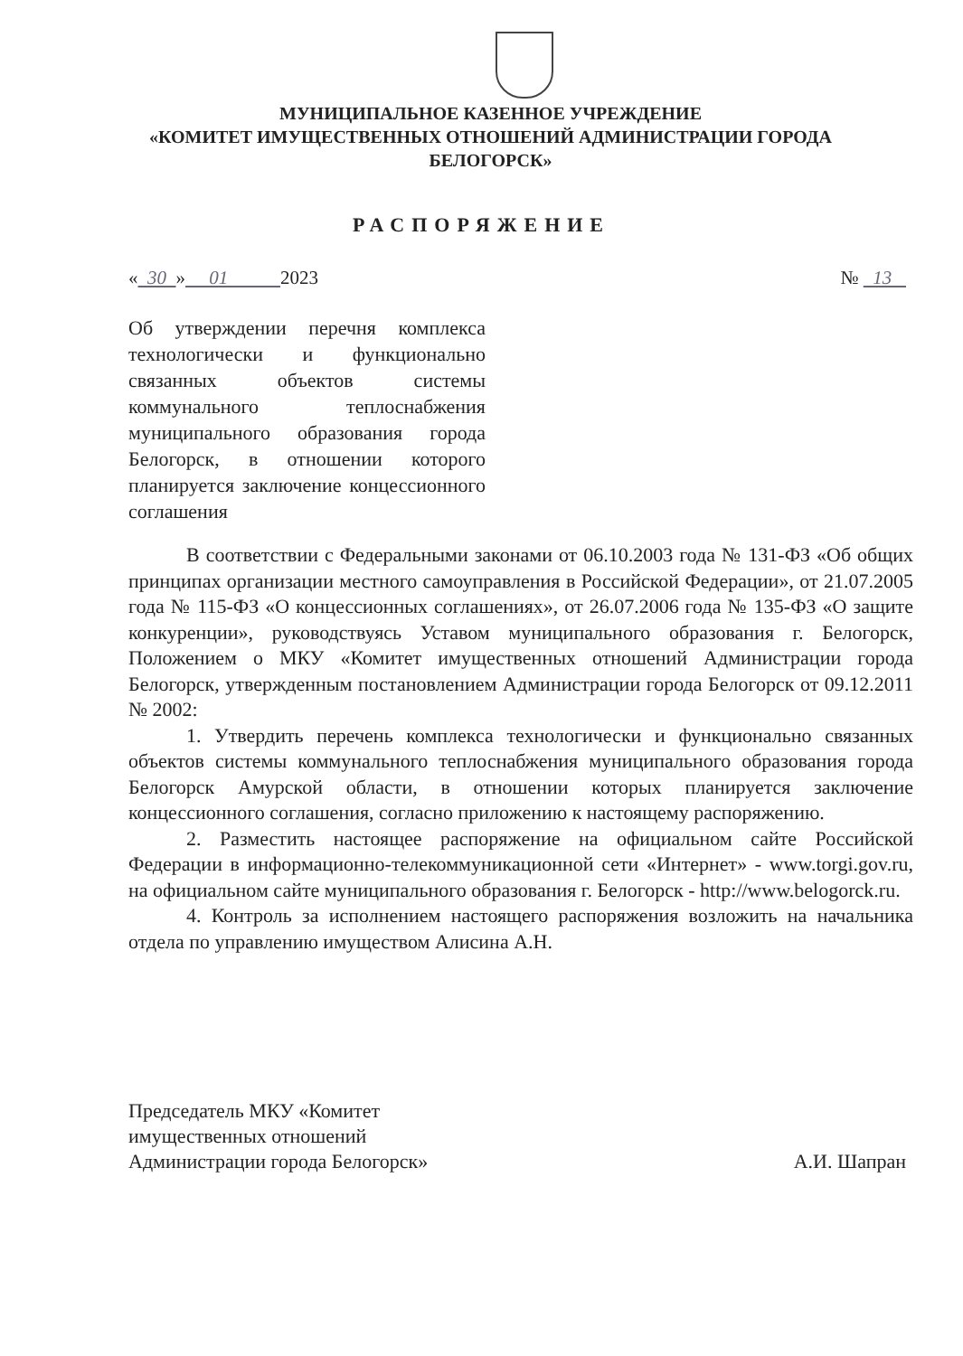МУНИЦИПАЛЬНОЕ КАЗЕННОЕ УЧРЕЖДЕНИЕ
«КОМИТЕТ ИМУЩЕСТВЕННЫХ ОТНОШЕНИЙ АДМИНИСТРАЦИИ ГОРОДА
БЕЛОГОРСК»
РАСПОРЯЖЕНИЕ
« 30 » 01 2023 № 13
Об утверждении перечня комплекса технологически и функционально связанных объектов системы коммунального теплоснабжения муниципального образования города Белогорск, в отношении которого планируется заключение концессионного соглашения
В соответствии с Федеральными законами от 06.10.2003 года № 131-ФЗ «Об общих принципах организации местного самоуправления в Российской Федерации», от 21.07.2005 года № 115-ФЗ «О концессионных соглашениях», от 26.07.2006 года № 135-ФЗ «О защите конкуренции», руководствуясь Уставом муниципального образования г. Белогорск, Положением о МКУ «Комитет имущественных отношений Администрации города Белогорск, утвержденным постановлением Администрации города Белогорск от 09.12.2011 № 2002:
1. Утвердить перечень комплекса технологически и функционально связанных объектов системы коммунального теплоснабжения муниципального образования города Белогорск Амурской области, в отношении которых планируется заключение концессионного соглашения, согласно приложению к настоящему распоряжению.
2. Разместить настоящее распоряжение на официальном сайте Российской Федерации в информационно-телекоммуникационной сети «Интернет» - www.torgi.gov.ru, на официальном сайте муниципального образования г. Белогорск - http://www.belogorck.ru.
4. Контроль за исполнением настоящего распоряжения возложить на начальника отдела по управлению имуществом Алисина А.Н.
Председатель МКУ «Комитет
имущественных отношений
Администрации города Белогорск» А.И. Шапран